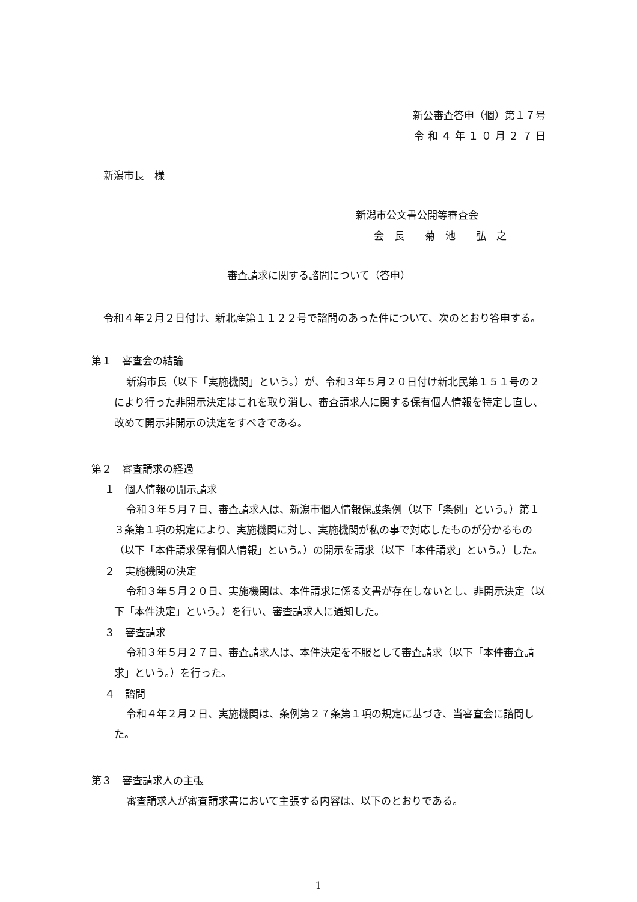新公審査答申（個）第１７号
令 和 ４ 年 １ ０ 月 ２ ７ 日
新潟市長　様
新潟市公文書公開等審査会
会　長　　菊　池　　弘　之
審査請求に関する諮問について（答申）
令和４年２月２日付け、新北産第１１２２号で諮問のあった件について、次のとおり答申する。
第１　審査会の結論
新潟市長（以下「実施機関」という。）が、令和３年５月２０日付け新北民第１５１号の２により行った非開示決定はこれを取り消し、審査請求人に関する保有個人情報を特定し直し、改めて開示非開示の決定をすべきである。
第２　審査請求の経過
１　個人情報の開示請求
令和３年５月７日、審査請求人は、新潟市個人情報保護条例（以下「条例」という。）第１３条第１項の規定により、実施機関に対し、実施機関が私の事で対応したものが分かるもの（以下「本件請求保有個人情報」という。）の開示を請求（以下「本件請求」という。）した。
２　実施機関の決定
令和３年５月２０日、実施機関は、本件請求に係る文書が存在しないとし、非開示決定（以下「本件決定」という。）を行い、審査請求人に通知した。
３　審査請求
令和３年５月２７日、審査請求人は、本件決定を不服として審査請求（以下「本件審査請求」という。）を行った。
４　諮問
令和４年２月２日、実施機関は、条例第２７条第１項の規定に基づき、当審査会に諮問した。
第３　審査請求人の主張
審査請求人が審査請求書において主張する内容は、以下のとおりである。
1